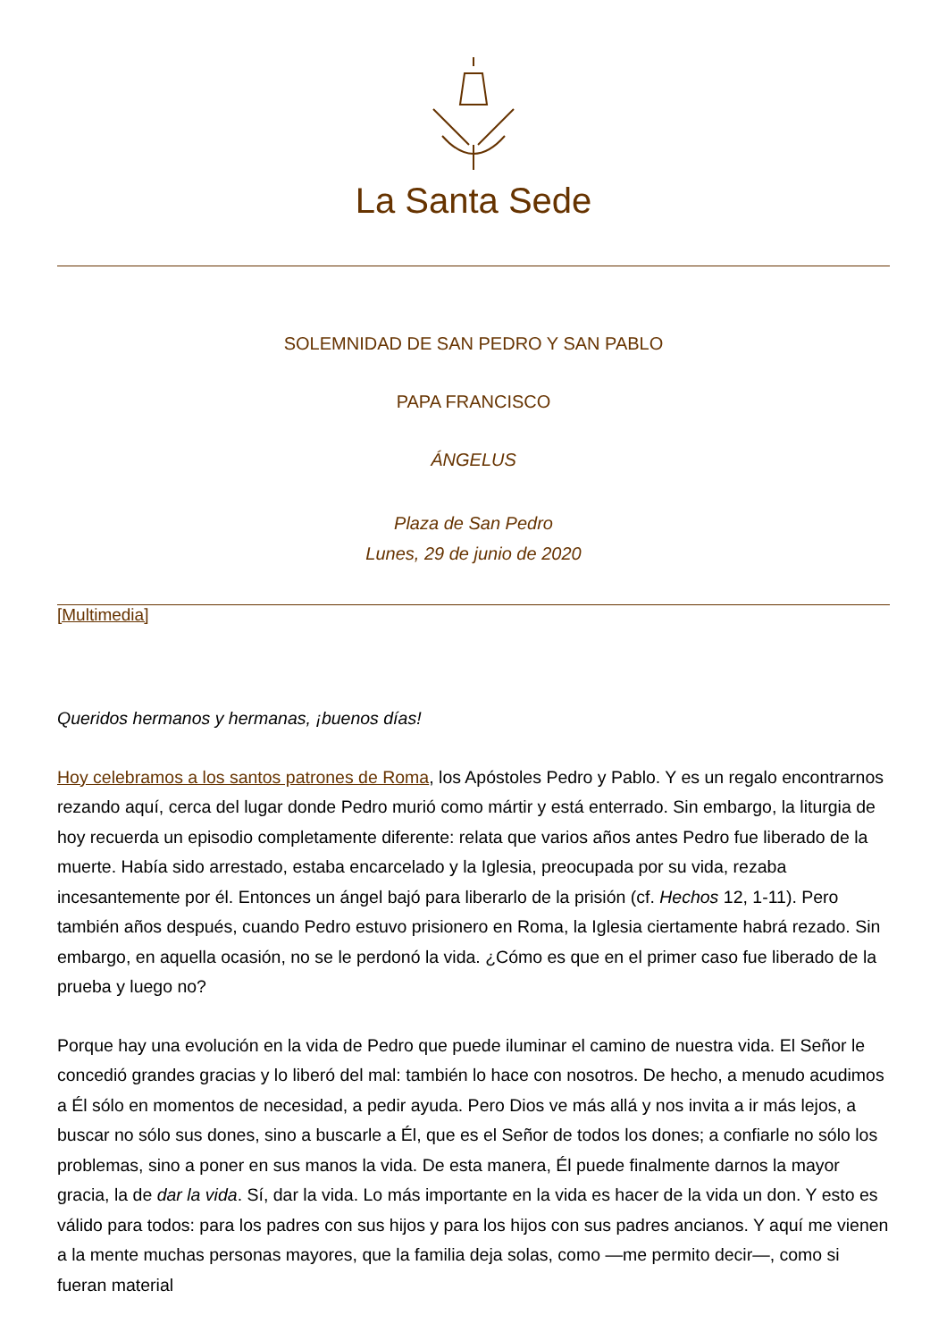La Santa Sede
SOLEMNIDAD DE SAN PEDRO Y SAN PABLO
PAPA FRANCISCO
ÁNGELUS
Plaza de San Pedro
Lunes, 29 de junio de 2020
[Multimedia]
Queridos hermanos y hermanas, ¡buenos días!
Hoy celebramos a los santos patrones de Roma, los Apóstoles Pedro y Pablo. Y es un regalo encontrarnos rezando aquí, cerca del lugar donde Pedro murió como mártir y está enterrado. Sin embargo, la liturgia de hoy recuerda un episodio completamente diferente: relata que varios años antes Pedro fue liberado de la muerte. Había sido arrestado, estaba encarcelado y la Iglesia, preocupada por su vida, rezaba incesantemente por él. Entonces un ángel bajó para liberarlo de la prisión (cf. Hechos 12, 1-11). Pero también años después, cuando Pedro estuvo prisionero en Roma, la Iglesia ciertamente habrá rezado. Sin embargo, en aquella ocasión, no se le perdonó la vida. ¿Cómo es que en el primer caso fue liberado de la prueba y luego no?
Porque hay una evolución en la vida de Pedro que puede iluminar el camino de nuestra vida. El Señor le concedió grandes gracias y lo liberó del mal: también lo hace con nosotros. De hecho, a menudo acudimos a Él sólo en momentos de necesidad, a pedir ayuda. Pero Dios ve más allá y nos invita a ir más lejos, a buscar no sólo sus dones, sino a buscarle a Él, que es el Señor de todos los dones; a confiarle no sólo los problemas, sino a poner en sus manos la vida. De esta manera, Él puede finalmente darnos la mayor gracia, la de dar la vida. Sí, dar la vida. Lo más importante en la vida es hacer de la vida un don. Y esto es válido para todos: para los padres con sus hijos y para los hijos con sus padres ancianos. Y aquí me vienen a la mente muchas personas mayores, que la familia deja solas, como —me permito decir—, como si fueran material